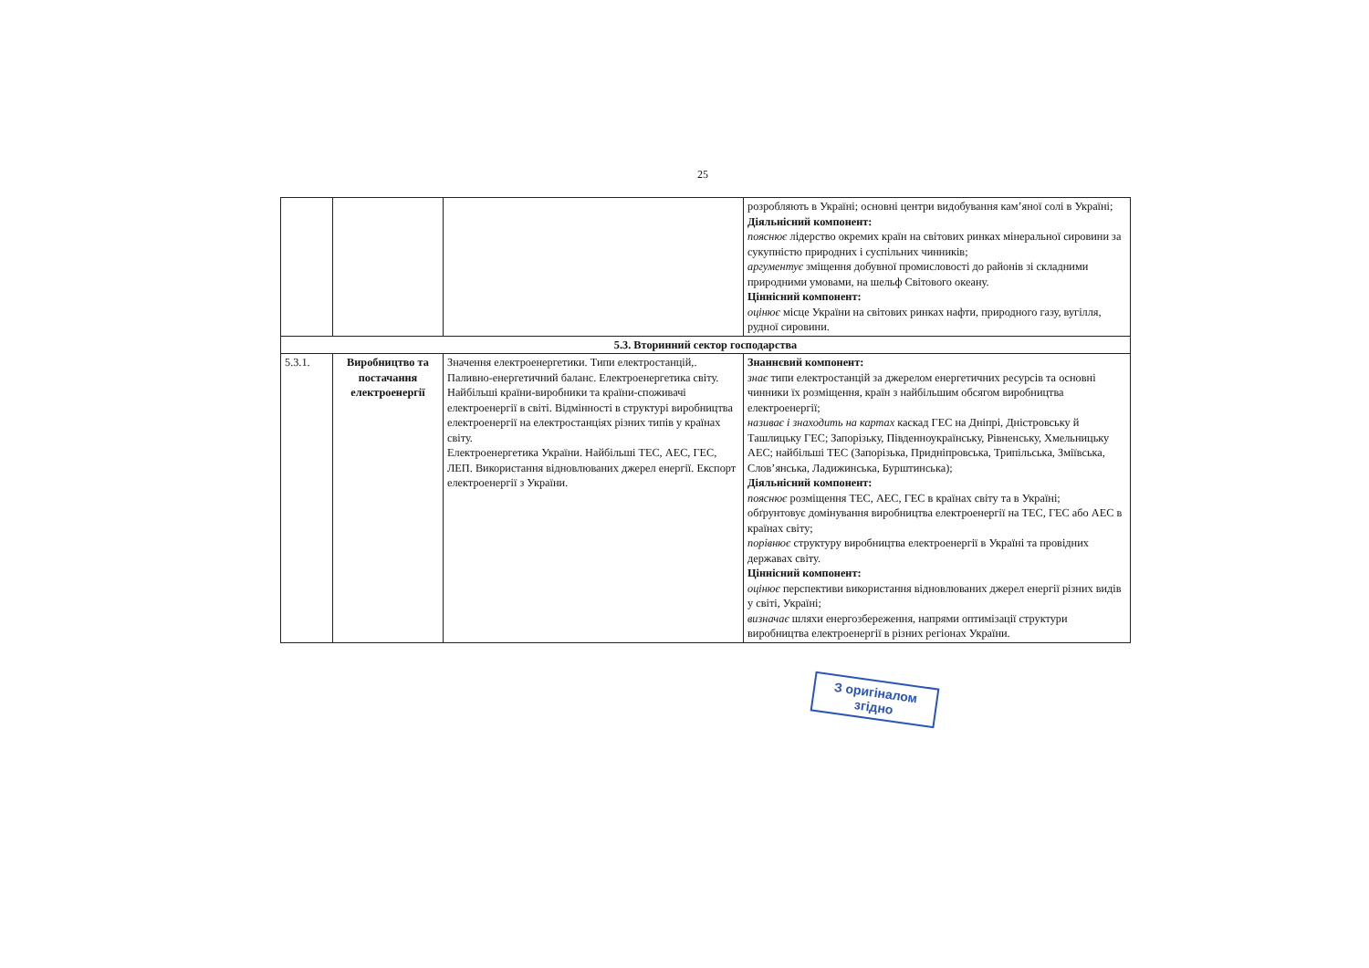25
| | | | розробляють в Україні; основні центри видобування кам’яної солі в Україні; Діяльнісний компонент: пояснює лідерство окремих країн на світових ринках мінеральної сировини за сукупністю природних і суспільних чинників; аргументує зміщення добувної промисловості до районів зі складними природними умовами, на шельф Світового океану. Ціннісний компонент: оцінює місце України на світових ринках нафти, природного газу, вугілля, рудної сировини. |
| 5.3. Вторинний сектор господарства | | | |
| 5.3.1. | Виробництво та постачання електроенергії | Значення електроенергетики. Типи електростанцій,. Паливно-енергетичний баланс. Електроенергетика світу. Найбільші країни-виробники та країни-споживачі електроенергії в світі. Відмінності в структурі виробництва електроенергії на електростанціях різних типів у країнах світу. Електроенергетика України. Найбільші ТЕС, АЕС, ГЕС, ЛЕП. Використання відновлюваних джерел енергії. Експорт електроенергії з України. | Знаннєвий компонент: знає типи електростанцій за джерелом енергетичних ресурсів та основні чинники їх розміщення, країн з найбільшим обсягом виробництва електроенергії; називає і знаходить на картах каскад ГЕС на Дніпрі, Дністровську й Ташлицьку ГЕС; Запорізьку, Південноукраїнську, Рівненську, Хмельницьку АЕС; найбільші ТЕС (Запорізька, Придніпровська, Трипільська, Зміївська, Слов’янська, Ладижинська, Бурштинська); Діяльнісний компонент: пояснює розміщення ТЕС, АЕС, ГЕС в країнах світу та в Україні; обґрунтовує домінування виробництва електроенергії на ТЕС, ГЕС або АЕС в країнах світу; порівнює структуру виробництва електроенергії в Україні та провідних державах світу. Ціннісний компонент: оцінює перспективи використання відновлюваних джерел енергії різних видів у світі, Україні; визначає шляхи енергозбереження, напрями оптимізації структури виробництва електроенергії в різних регіонах України. |
З оригіналом згідно